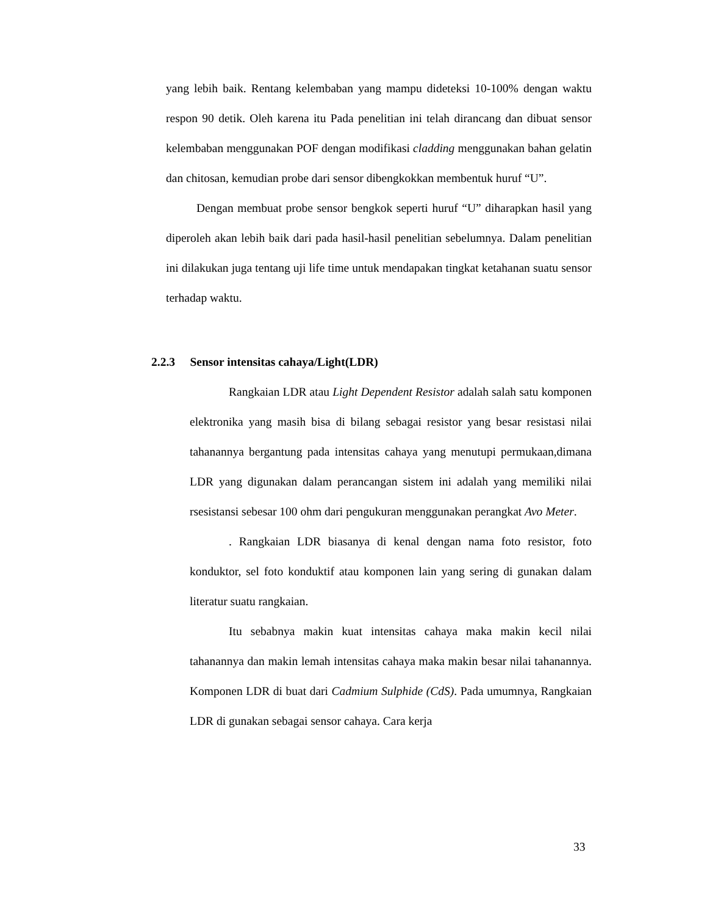yang lebih baik. Rentang kelembaban yang mampu dideteksi 10-100% dengan waktu respon 90 detik. Oleh karena itu Pada penelitian ini telah dirancang dan dibuat sensor kelembaban menggunakan POF dengan modifikasi cladding menggunakan bahan gelatin dan chitosan, kemudian probe dari sensor dibengkokkan membentuk huruf “U”.
Dengan membuat probe sensor bengkok seperti huruf “U” diharapkan hasil yang diperoleh akan lebih baik dari pada hasil-hasil penelitian sebelumnya. Dalam penelitian ini dilakukan juga tentang uji life time untuk mendapakan tingkat ketahanan suatu sensor terhadap waktu.
2.2.3 Sensor intensitas cahaya/Light(LDR)
Rangkaian LDR atau Light Dependent Resistor adalah salah satu komponen elektronika yang masih bisa di bilang sebagai resistor yang besar resistasi nilai tahanannya bergantung pada intensitas cahaya yang menutupi permukaan,dimana LDR yang digunakan dalam perancangan sistem ini adalah yang memiliki nilai rsesistansi sebesar 100 ohm dari pengukuran menggunakan perangkat Avo Meter.
. Rangkaian LDR biasanya di kenal dengan nama foto resistor, foto konduktor, sel foto konduktif atau komponen lain yang sering di gunakan dalam literatur suatu rangkaian.
Itu sebabnya makin kuat intensitas cahaya maka makin kecil nilai tahanannya dan makin lemah intensitas cahaya maka makin besar nilai tahanannya. Komponen LDR di buat dari Cadmium Sulphide (CdS). Pada umumnya, Rangkaian LDR di gunakan sebagai sensor cahaya. Cara kerja
33